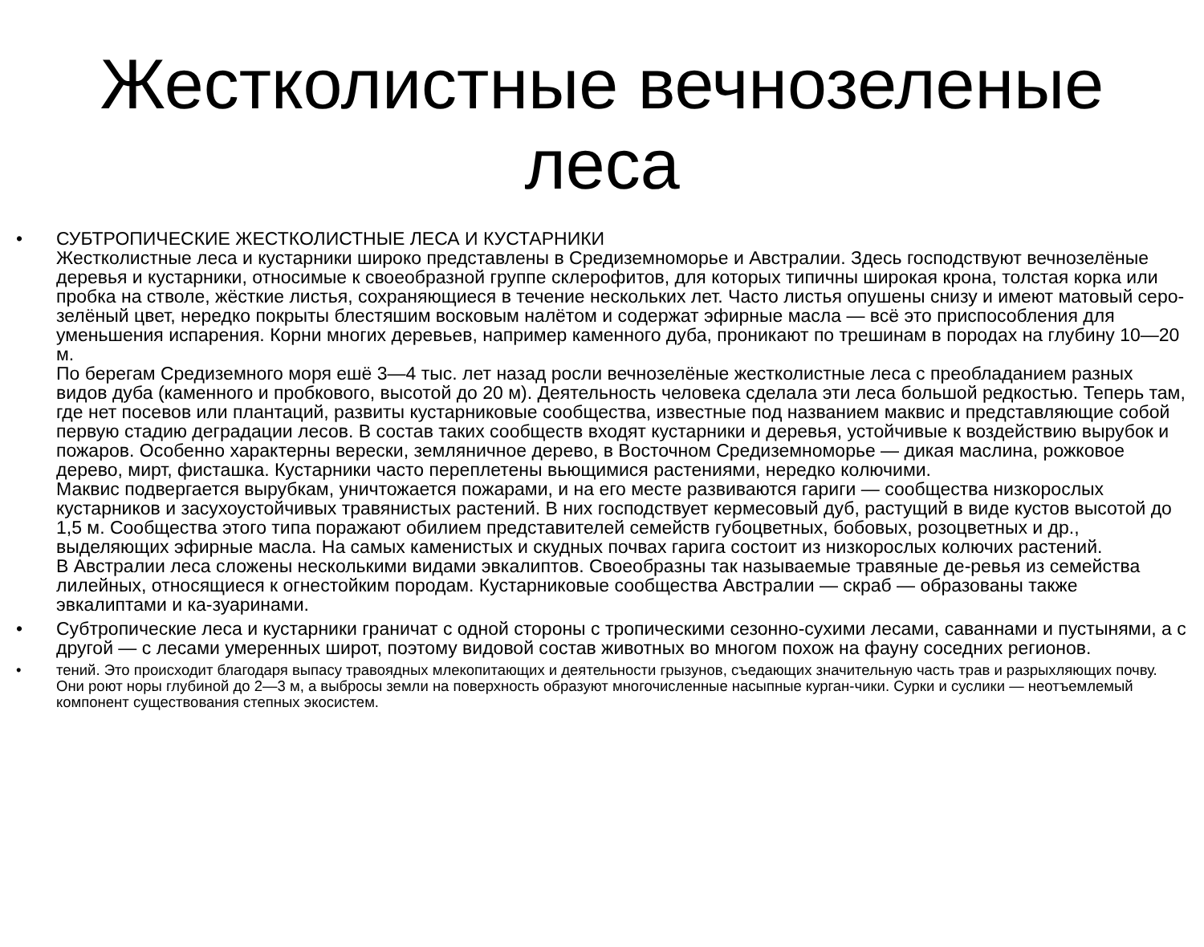Жестколистные вечнозеленые
леса
•
СУБТРОПИЧЕСКИЕ ЖЕСТКОЛИСТНЫЕ ЛЕСА И КУСТАРНИКИ
Жестколистные леса и кустарники широко представлены в Средиземноморье и Австралии. Здесь господствуют вечнозелёные деревья и кустарники, относимые к своеобразной группе склерофитов, для которых типичны широкая крона, толстая корка или пробка на стволе, жёсткие листья, сохраняющиеся в течение нескольких лет. Часто листья опушены снизу и имеют матовый серо-зелёный цвет, нередко покрыты блестяшим восковым налётом и содержат эфирные масла — всё это приспособления для уменьшения испарения. Корни многих деревьев, например каменного дуба, проникают по трешинам в породах на глубину 10—20 м.
По берегам Средиземного моря ешё 3—4 тыс. лет назад росли вечнозелёные жестколистные леса с преобладанием разных видов дуба (каменного и пробкового, высотой до 20 м). Деятельность человека сделала эти леса большой редкостью. Теперь там, где нет посевов или плантаций, развиты кустарниковые сообщества, известные под названием маквис и представляющие собой первую стадию деградации лесов. В состав таких сообществ входят кустарники и деревья, устойчивые к воздействию вырубок и пожаров. Особенно характерны верески, земляничное дерево, в Восточном Средиземноморье — дикая маслина, рожковое дерево, мирт, фисташка. Кустарники часто переплетены вьющимися растениями, нередко колючими.
Маквис подвергается вырубкам, уничтожается пожарами, и на его месте развиваются гариги — сообщества низкорослых кустарников и засухоустойчивых травянистых растений. В них господствует кермесовый дуб, растущий в виде кустов высотой до 1,5 м. Сообщества этого типа поражают обилием представителей семейств губоцветных, бобовых, розоцветных и др., выделяющих эфирные масла. На самых каменистых и скудных почвах гарига состоит из низкорослых колючих растений.
В Австралии леса сложены несколькими видами эвкалиптов. Своеобразны так называемые травяные де-ревья из семейства лилейных, относящиеся к огнестойким породам. Кустарниковые сообщества Австралии — скраб — образованы также эвкалиптами и ка-зуаринами.
• Субтропические леса и кустарники граничат с одной стороны с тропическими сезонно-сухими лесами, саваннами и пустынями, а с другой — с лесами умеренных широт, поэтому видовой состав животных во многом похож на фауну соседних регионов.
• тений. Это происходит благодаря выпасу травоядных млекопитающих и деятельности грызунов, съедающих значительную часть трав и разрыхляющих почву. Они роют норы глубиной до 2—3 м, а выбросы земли на поверхность образуют многочисленные насыпные курган-чики. Сурки и суслики — неотъемлемый компонент существования степных экосистем.